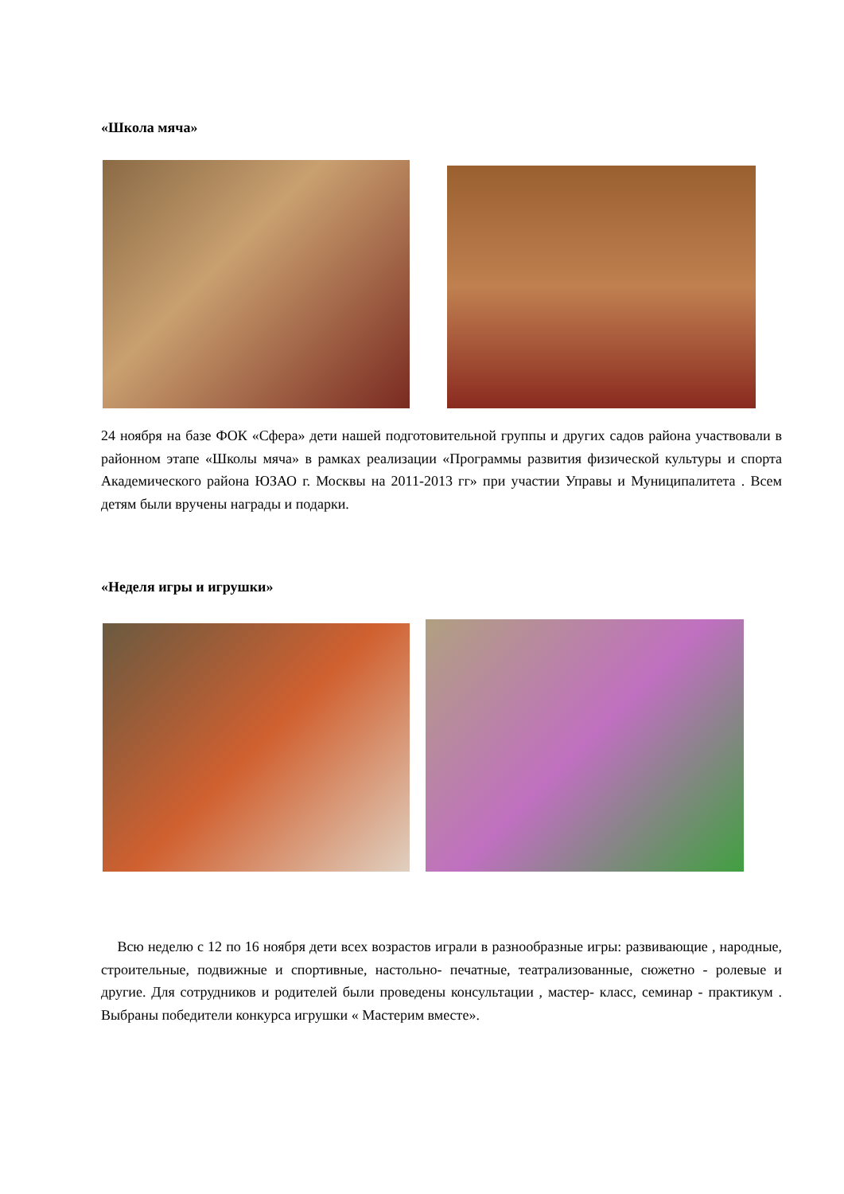«Школа мяча»
24 ноября на базе ФОК «Сфера» дети нашей подготовительной группы и других садов района участвовали в районном этапе «Школы мяча» в рамках реализации «Программы развития физической культуры и спорта Академического района ЮЗАО г. Москвы на 2011-2013 гг» при участии Управы и Муниципалитета . Всем детям были вручены награды и подарки.
«Неделя игры и игрушки»
Всю неделю с 12 по 16 ноября дети всех возрастов играли в разнообразные игры: развивающие , народные, строительные, подвижные и спортивные, настольно- печатные, театрализованные, сюжетно - ролевые и другие. Для сотрудников и родителей были проведены консультации , мастер- класс, семинар - практикум . Выбраны победители конкурса игрушки « Мастерим вместе».